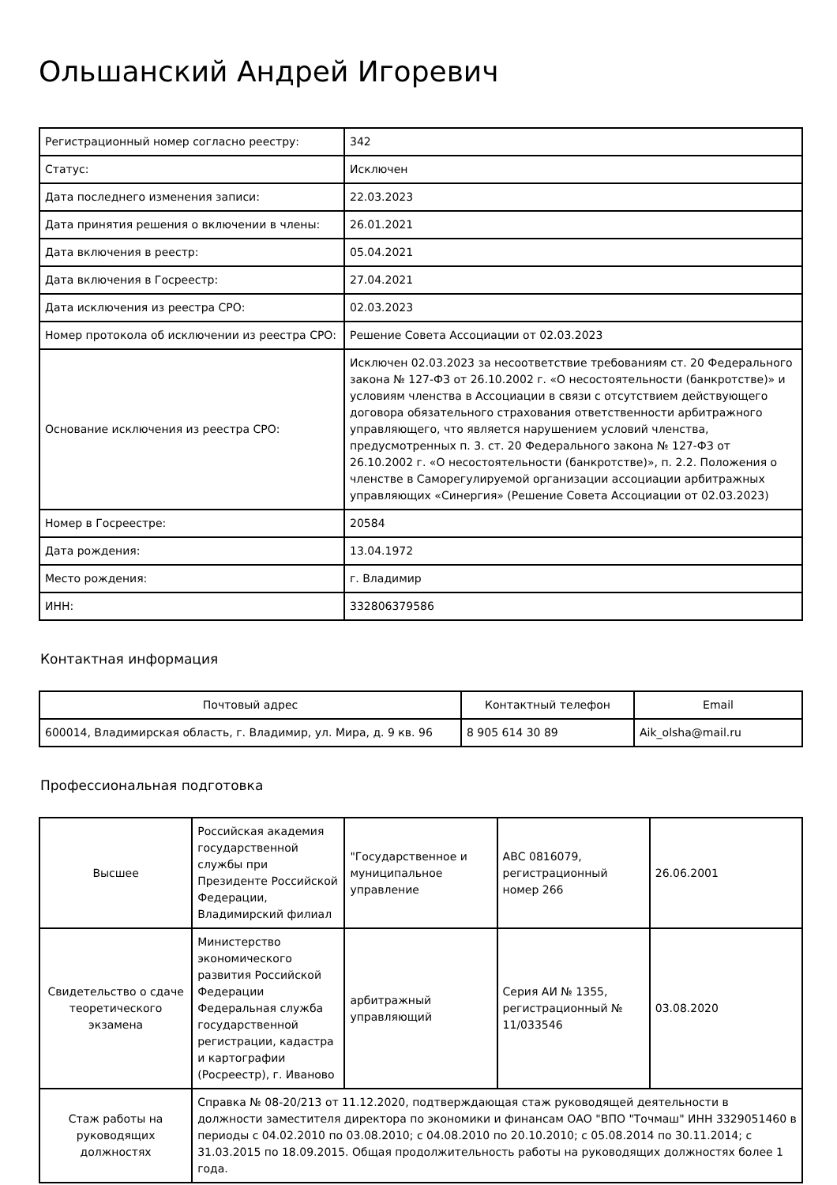Ольшанский Андрей Игоревич
| Регистрационный номер согласно реестру: | 342 |
| Статус: | Исключен |
| Дата последнего изменения записи: | 22.03.2023 |
| Дата принятия решения о включении в члены: | 26.01.2021 |
| Дата включения в реестр: | 05.04.2021 |
| Дата включения в Госреестр: | 27.04.2021 |
| Дата исключения из реестра СРО: | 02.03.2023 |
| Номер протокола об исключении из реестра СРО: | Решение Совета Ассоциации от 02.03.2023 |
| Основание исключения из реестра СРО: | Исключен 02.03.2023 за несоответствие требованиям ст. 20 Федерального закона № 127-ФЗ от 26.10.2002 г. «О несостоятельности (банкротстве)» и условиям членства в Ассоциации в связи с отсутствием действующего договора обязательного страхования ответственности арбитражного управляющего, что является нарушением условий членства, предусмотренных п. 3. ст. 20 Федерального закона № 127-ФЗ от 26.10.2002 г. «О несостоятельности (банкротстве)», п. 2.2. Положения о членстве в Саморегулируемой организации ассоциации арбитражных управляющих «Синергия» (Решение Совета Ассоциации от 02.03.2023) |
| Номер в Госреестре: | 20584 |
| Дата рождения: | 13.04.1972 |
| Место рождения: | г. Владимир |
| ИНН: | 332806379586 |
Контактная информация
| Почтовый адрес | Контактный телефон | Email |
| --- | --- | --- |
| 600014, Владимирская область, г. Владимир, ул. Мира, д. 9 кв. 96 | 8 905 614 30 89 | Aik_olsha@mail.ru |
Профессиональная подготовка
| Высшее | Российская академия государственной службы при Президенте Российской Федерации, Владимирский филиал | "Государственное и муниципальное управление | АВС 0816079, регистрационный номер 266 | 26.06.2001 |
| Свидетельство о сдаче теоретического экзамена | Министерство экономического развития Российской Федерации Федеральная служба государственной регистрации, кадастра и картографии (Росреестр), г. Иваново | арбитражный управляющий | Серия АИ № 1355, регистрационный № 11/033546 | 03.08.2020 |
| Стаж работы на руководящих должностях | Справка № 08-20/213 от 11.12.2020, подтверждающая стаж руководящей деятельности в должности заместителя директора по экономики и финансам ОАО "ВПО "Точмаш" ИНН 3329051460 в периоды с 04.02.2010 по 03.08.2010; с 04.08.2010 по 20.10.2010; с 05.08.2014 по 30.11.2014; с 31.03.2015 по 18.09.2015. Общая продолжительность работы на руководящих должностях более 1 года. | | | |